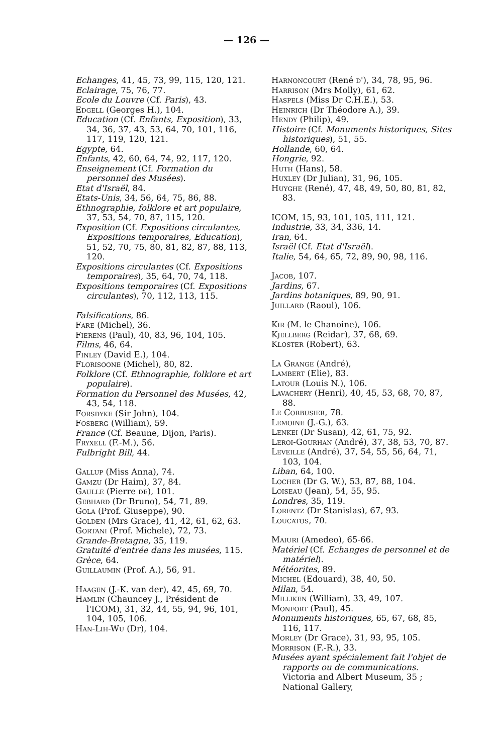— 126 —
Echanges, 41, 45, 73, 99, 115, 120, 121.
Eclairage, 75, 76, 77.
Ecole du Louvre (Cf. Paris), 43.
Edgell (Georges H.), 104.
Education (Cf. Enfants, Exposition), 33, 34, 36, 37, 43, 53, 64, 70, 101, 116, 117, 119, 120, 121.
Egypte, 64.
Enfants, 42, 60, 64, 74, 92, 117, 120.
Enseignement (Cf. Formation du personnel des Musées).
Etat d'Israël, 84.
Etats-Unis, 34, 56, 64, 75, 86, 88.
Ethnographie, folklore et art populaire, 37, 53, 54, 70, 87, 115, 120.
Exposition (Cf. Expositions circulantes, Expositions temporaires, Education), 51, 52, 70, 75, 80, 81, 82, 87, 88, 113, 120.
Expositions circulantes (Cf. Expositions temporaires), 35, 64, 70, 74, 118.
Expositions temporaires (Cf. Expositions circulantes), 70, 112, 113, 115.
Falsifications, 86.
Fare (Michel), 36.
Fierens (Paul), 40, 83, 96, 104, 105.
Films, 46, 64.
Finley (David E.), 104.
Florisoone (Michel), 80, 82.
Folklore (Cf. Ethnographie, folklore et art populaire).
Formation du Personnel des Musées, 42, 43, 54, 118.
Forsdyke (Sir John), 104.
Fosberg (William), 59.
France (Cf. Beaune, Dijon, Paris).
Fryxell (F.-M.), 56.
Fulbright Bill, 44.
Gallup (Miss Anna), 74.
Gamzu (Dr Haim), 37, 84.
Gaulle (Pierre de), 101.
Gebhard (Dr Bruno), 54, 71, 89.
Gola (Prof. Giuseppe), 90.
Golden (Mrs Grace), 41, 42, 61, 62, 63.
Gortani (Prof. Michele), 72, 73.
Grande-Bretagne, 35, 119.
Gratuité d'entrée dans les musées, 115.
Grèce, 64.
Guillaumin (Prof. A.), 56, 91.
Haagen (J.-K. van der), 42, 45, 69, 70.
Hamlin (Chauncey J., Président de l'ICOM), 31, 32, 44, 55, 94, 96, 101, 104, 105, 106.
Han-Lih-Wu (Dr), 104.
Harnoncourt (René d'), 34, 78, 95, 96.
Harrison (Mrs Molly), 61, 62.
Haspels (Miss Dr C.H.E.), 53.
Heinrich (Dr Théodore A.), 39.
Hendy (Philip), 49.
Histoire (Cf. Monuments historiques, Sites historiques), 51, 55.
Hollande, 60, 64.
Hongrie, 92.
Huth (Hans), 58.
Huxley (Dr Julian), 31, 96, 105.
Huyghe (René), 47, 48, 49, 50, 80, 81, 82, 83.
ICOM, 15, 93, 101, 105, 111, 121.
Industrie, 33, 34, 336, 14.
Iran, 64.
Israël (Cf. Etat d'Israël).
Italie, 54, 64, 65, 72, 89, 90, 98, 116.
Jacob, 107.
Jardins, 67.
Jardins botaniques, 89, 90, 91.
Juillard (Raoul), 106.
Kir (M. le Chanoine), 106.
Kjellberg (Reidar), 37, 68, 69.
Kloster (Robert), 63.
La Grange (André),
Lambert (Elie), 83.
Latour (Louis N.), 106.
Lavachery (Henri), 40, 45, 53, 68, 70, 87, 88.
Le Corbusier, 78.
Lemoine (J.-G.), 63.
Lenkei (Dr Susan), 42, 61, 75, 92.
Leroi-Gourhan (André), 37, 38, 53, 70, 87.
Leveille (André), 37, 54, 55, 56, 64, 71, 103, 104.
Liban, 64, 100.
Locher (Dr G. W.), 53, 87, 88, 104.
Loiseau (Jean), 54, 55, 95.
Londres, 35, 119.
Lorentz (Dr Stanislas), 67, 93.
Loucatos, 70.
Maiuri (Amedeo), 65-66.
Matériel (Cf. Echanges de personnel et de matériel).
Météorites, 89.
Michel (Edouard), 38, 40, 50.
Milan, 54.
Milliken (William), 33, 49, 107.
Monfort (Paul), 45.
Monuments historiques, 65, 67, 68, 85, 116, 117.
Morley (Dr Grace), 31, 93, 95, 105.
Morrison (F.-R.), 33.
Musées ayant spécialement fait l'objet de rapports ou de communications. Victoria and Albert Museum, 35 ; National Gallery,